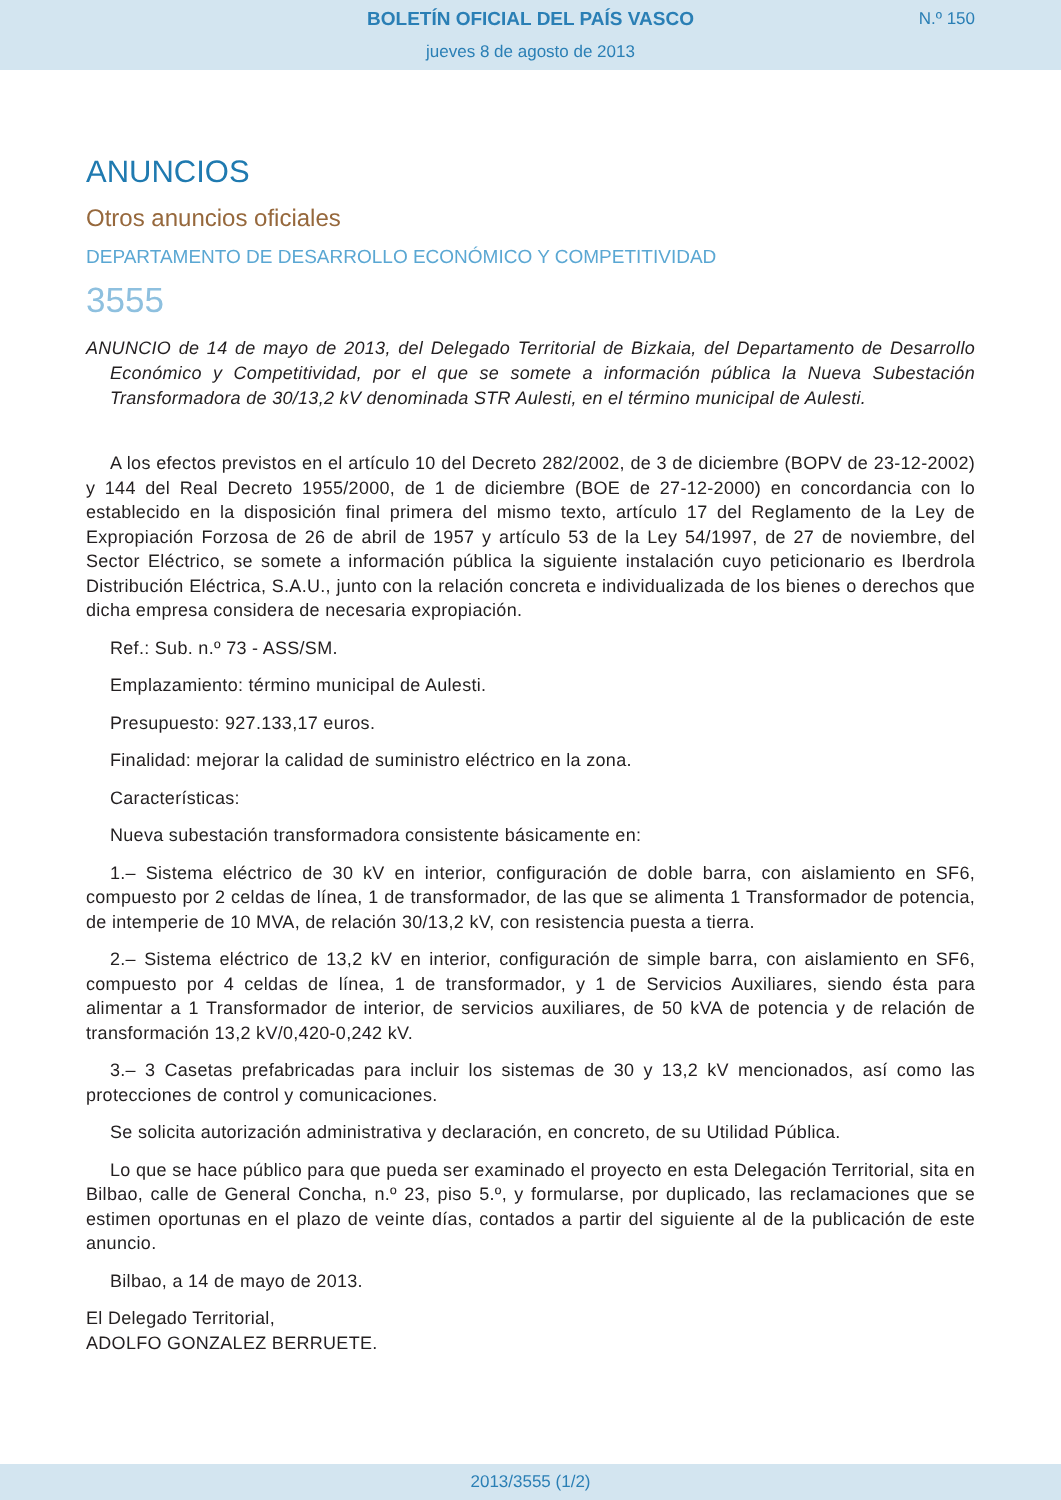BOLETÍN OFICIAL DEL PAÍS VASCO
N.º 150
jueves 8 de agosto de 2013
ANUNCIOS
Otros anuncios oficiales
DEPARTAMENTO DE DESARROLLO ECONÓMICO Y COMPETITIVIDAD
3555
ANUNCIO de 14 de mayo de 2013, del Delegado Territorial de Bizkaia, del Departamento de Desarrollo Económico y Competitividad, por el que se somete a información pública la Nueva Subestación Transformadora de 30/13,2 kV denominada STR Aulesti, en el término municipal de Aulesti.
A los efectos previstos en el artículo 10 del Decreto 282/2002, de 3 de diciembre (BOPV de 23-12-2002) y 144 del Real Decreto 1955/2000, de 1 de diciembre (BOE de 27-12-2000) en concordancia con lo establecido en la disposición final primera del mismo texto, artículo 17 del Reglamento de la Ley de Expropiación Forzosa de 26 de abril de 1957 y artículo 53 de la Ley 54/1997, de 27 de noviembre, del Sector Eléctrico, se somete a información pública la siguiente instalación cuyo peticionario es Iberdrola Distribución Eléctrica, S.A.U., junto con la relación concreta e individualizada de los bienes o derechos que dicha empresa considera de necesaria expropiación.
Ref.: Sub. n.º 73 - ASS/SM.
Emplazamiento: término municipal de Aulesti.
Presupuesto: 927.133,17 euros.
Finalidad: mejorar la calidad de suministro eléctrico en la zona.
Características:
Nueva subestación transformadora consistente básicamente en:
1.– Sistema eléctrico de 30 kV en interior, configuración de doble barra, con aislamiento en SF6, compuesto por 2 celdas de línea, 1 de transformador, de las que se alimenta 1 Transformador de potencia, de intemperie de 10 MVA, de relación 30/13,2 kV, con resistencia puesta a tierra.
2.– Sistema eléctrico de 13,2 kV en interior, configuración de simple barra, con aislamiento en SF6, compuesto por 4 celdas de línea, 1 de transformador, y 1 de Servicios Auxiliares, siendo ésta para alimentar a 1 Transformador de interior, de servicios auxiliares, de 50 kVA de potencia y de relación de transformación 13,2 kV/0,420-0,242 kV.
3.– 3 Casetas prefabricadas para incluir los sistemas de 30 y 13,2 kV mencionados, así como las protecciones de control y comunicaciones.
Se solicita autorización administrativa y declaración, en concreto, de su Utilidad Pública.
Lo que se hace público para que pueda ser examinado el proyecto en esta Delegación Territorial, sita en Bilbao, calle de General Concha, n.º 23, piso 5.º, y formularse, por duplicado, las reclamaciones que se estimen oportunas en el plazo de veinte días, contados a partir del siguiente al de la publicación de este anuncio.
Bilbao, a 14 de mayo de 2013.
El Delegado Territorial,
ADOLFO GONZALEZ BERRUETE.
2013/3555 (1/2)